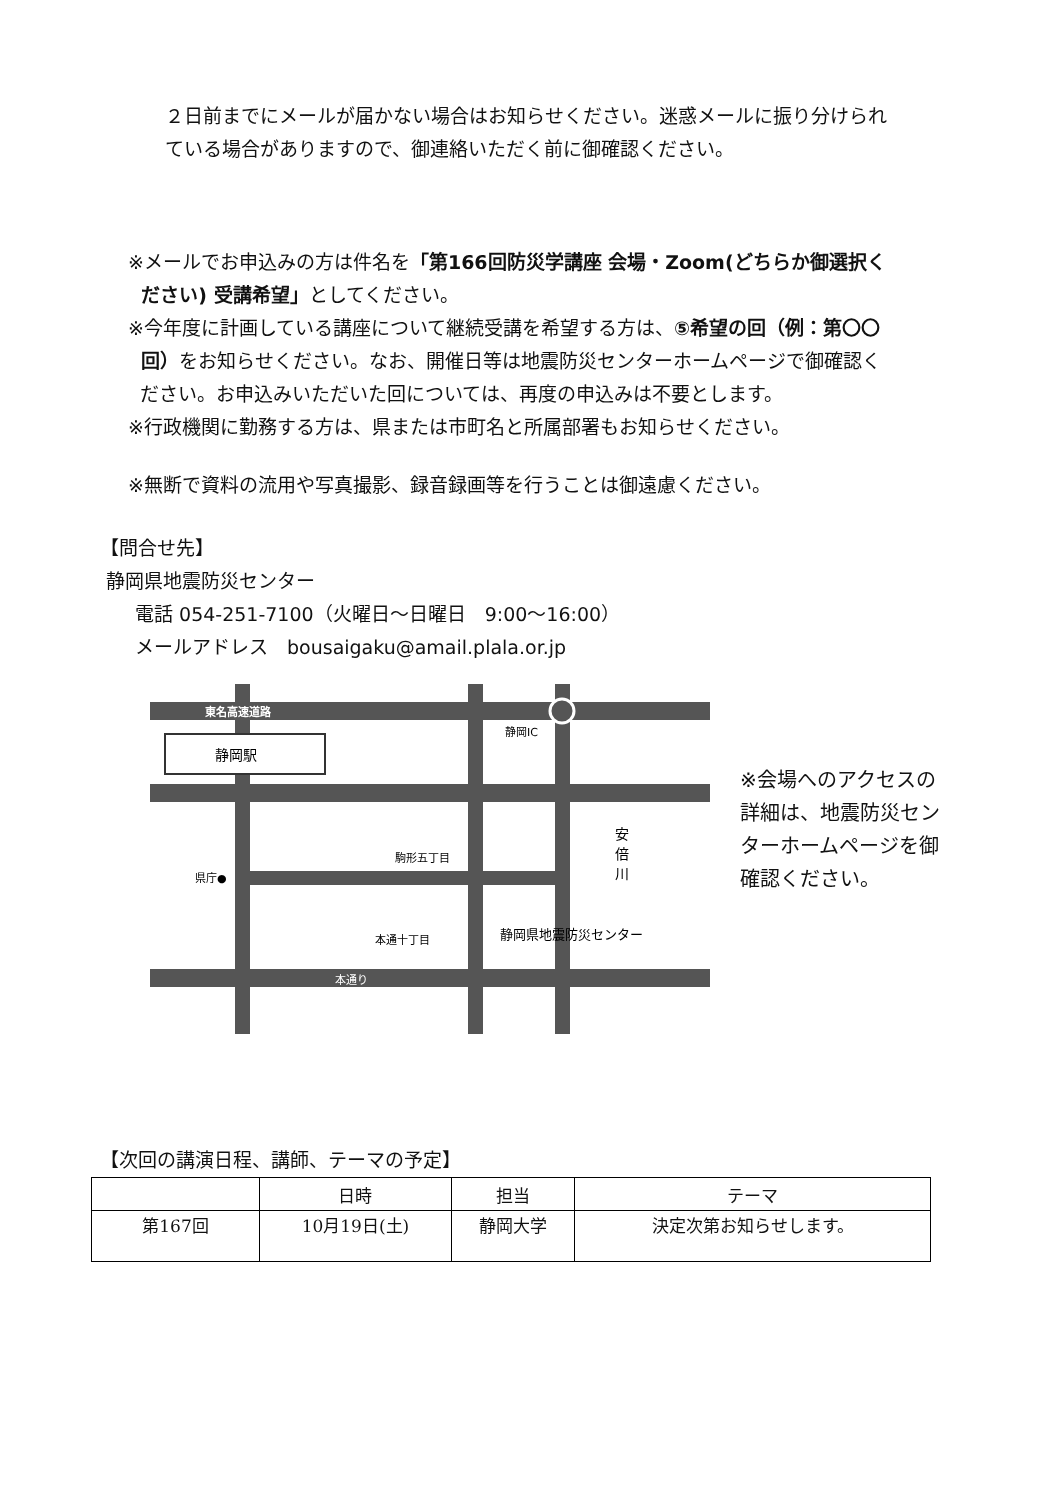２日前までにメールが届かない場合はお知らせください。迷惑メールに振り分けられ
ている場合がありますので、御連絡いただく前に御確認ください。
※メールでお申込みの方は件名を「第166回防災学講座 会場・Zoom(どちらか御選択く
ださい) 受講希望」としてください。
※今年度に計画している講座について継続受講を希望する方は、⑤希望の回（例：第〇〇
回）をお知らせください。なお、開催日等は地震防災センターホームページで御確認く
ださい。お申込みいただいた回については、再度の申込みは不要とします。
※行政機関に勤務する方は、県または市町名と所属部署もお知らせください。
※無断で資料の流用や写真撮影、録音録画等を行うことは御遠慮ください。
【問合せ先】
静岡県地震防災センター
電話 054-251-7100（火曜日～日曜日　9:00～16:00）
メールアドレス　bousaigaku@amail.plala.or.jp
静岡駅
東名高速道路
静岡IC
県庁●
駒形五丁目
本通十丁目
本通り
安
倍
川
静岡県地震防災センター
※会場へのアクセスの
詳細は、地震防災セン
ターホームページを御
確認ください。
【次回の講演日程、講師、テーマの予定】
| | 日時 | 担当 | テーマ |
| --- | --- | --- | --- |
| 第167回 | 10月19日(土) | 静岡大学 | 決定次第お知らせします。 |